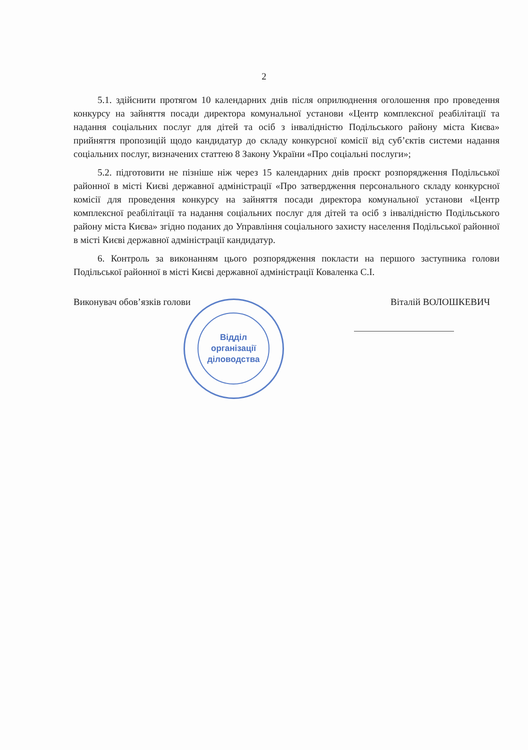2
5.1. здійснити протягом 10 календарних днів після оприлюднення оголошення про проведення конкурсу на зайняття посади директора комунальної установи «Центр комплексної реабілітації та надання соціальних послуг для дітей та осіб з інвалідністю Подільського району міста Києва» прийняття пропозицій щодо кандидатур до складу конкурсної комісії від суб’єктів системи надання соціальних послуг, визначених статтею 8 Закону України «Про соціальні послуги»;
5.2. підготовити не пізніше ніж через 15 календарних днів проєкт розпорядження Подільської районної в місті Києві державної адміністрації «Про затвердження персонального складу конкурсної комісії для проведення конкурсу на зайняття посади директора комунальної установи «Центр комплексної реабілітації та надання соціальних послуг для дітей та осіб з інвалідністю Подільського району міста Києва» згідно поданих до Управління соціального захисту населення Подільської районної в місті Києві державної адміністрації кандидатур.
6. Контроль за виконанням цього розпорядження покласти на першого заступника голови Подільської районної в місті Києві державної адміністрації Коваленка С.І.
Виконувач обов’язків голови Віталій ВОЛОШКЕВИЧ
Відділ
організації
діловодства